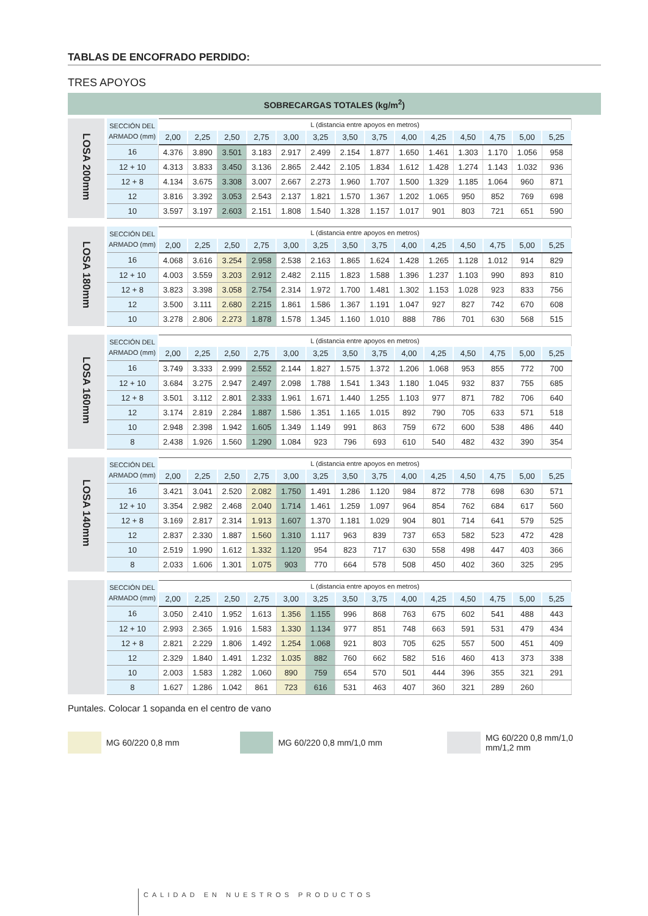TABLAS DE ENCOFRADO PERDIDO:
TRES APOYOS
SOBRECARGAS TOTALES (kg/m<sup>2</sup>)
| LOSA 200mm | SECCIÓN DEL ARMADO (mm) | L (distancia entre apoyos en metros) | | | | | | | | | | | | | |
| | | 2,00 | 2,25 | 2,50 | 2,75 | 3,00 | 3,25 | 3,50 | 3,75 | 4,00 | 4,25 | 4,50 | 4,75 | 5,00 | 5,25 |
| | 16 | 4.376 | 3.890 | 3.501 | 3.183 | 2.917 | 2.499 | 2.154 | 1.877 | 1.650 | 1.461 | 1.303 | 1.170 | 1.056 | 958 |
| | 12 + 10 | 4.313 | 3.833 | 3.450 | 3.136 | 2.865 | 2.442 | 2.105 | 1.834 | 1.612 | 1.428 | 1.274 | 1.143 | 1.032 | 936 |
| | 12 + 8 | 4.134 | 3.675 | 3.308 | 3.007 | 2.667 | 2.273 | 1.960 | 1.707 | 1.500 | 1.329 | 1.185 | 1.064 | 960 | 871 |
| | 12 | 3.816 | 3.392 | 3.053 | 2.543 | 2.137 | 1.821 | 1.570 | 1.367 | 1.202 | 1.065 | 950 | 852 | 769 | 698 |
| | 10 | 3.597 | 3.197 | 2.603 | 2.151 | 1.808 | 1.540 | 1.328 | 1.157 | 1.017 | 901 | 803 | 721 | 651 | 590 |
| LOSA 180mm | SECCIÓN DEL ARMADO (mm) | L (distancia entre apoyos en metros) | | | | | | | | | | | | | |
| | | 2,00 | 2,25 | 2,50 | 2,75 | 3,00 | 3,25 | 3,50 | 3,75 | 4,00 | 4,25 | 4,50 | 4,75 | 5,00 | 5,25 |
| | 16 | 4.068 | 3.616 | 3.254 | 2.958 | 2.538 | 2.163 | 1.865 | 1.624 | 1.428 | 1.265 | 1.128 | 1.012 | 914 | 829 |
| | 12 + 10 | 4.003 | 3.559 | 3.203 | 2.912 | 2.482 | 2.115 | 1.823 | 1.588 | 1.396 | 1.237 | 1.103 | 990 | 893 | 810 |
| | 12 + 8 | 3.823 | 3.398 | 3.058 | 2.754 | 2.314 | 1.972 | 1.700 | 1.481 | 1.302 | 1.153 | 1.028 | 923 | 833 | 756 |
| | 12 | 3.500 | 3.111 | 2.680 | 2.215 | 1.861 | 1.586 | 1.367 | 1.191 | 1.047 | 927 | 827 | 742 | 670 | 608 |
| | 10 | 3.278 | 2.806 | 2.273 | 1.878 | 1.578 | 1.345 | 1.160 | 1.010 | 888 | 786 | 701 | 630 | 568 | 515 |
| LOSA 160mm | SECCIÓN DEL ARMADO (mm) | L (distancia entre apoyos en metros) | | | | | | | | | | | | | |
| | | 2,00 | 2,25 | 2,50 | 2,75 | 3,00 | 3,25 | 3,50 | 3,75 | 4,00 | 4,25 | 4,50 | 4,75 | 5,00 | 5,25 |
| | 16 | 3.749 | 3.333 | 2.999 | 2.552 | 2.144 | 1.827 | 1.575 | 1.372 | 1.206 | 1.068 | 953 | 855 | 772 | 700 |
| | 12 + 10 | 3.684 | 3.275 | 2.947 | 2.497 | 2.098 | 1.788 | 1.541 | 1.343 | 1.180 | 1.045 | 932 | 837 | 755 | 685 |
| | 12 + 8 | 3.501 | 3.112 | 2.801 | 2.333 | 1.961 | 1.671 | 1.440 | 1.255 | 1.103 | 977 | 871 | 782 | 706 | 640 |
| | 12 | 3.174 | 2.819 | 2.284 | 1.887 | 1.586 | 1.351 | 1.165 | 1.015 | 892 | 790 | 705 | 633 | 571 | 518 |
| | 10 | 2.948 | 2.398 | 1.942 | 1.605 | 1.349 | 1.149 | 991 | 863 | 759 | 672 | 600 | 538 | 486 | 440 |
| | 8 | 2.438 | 1.926 | 1.560 | 1.290 | 1.084 | 923 | 796 | 693 | 610 | 540 | 482 | 432 | 390 | 354 |
| LOSA 140mm | SECCIÓN DEL ARMADO (mm) | L (distancia entre apoyos en metros) | | | | | | | | | | | | | |
| | | 2,00 | 2,25 | 2,50 | 2,75 | 3,00 | 3,25 | 3,50 | 3,75 | 4,00 | 4,25 | 4,50 | 4,75 | 5,00 | 5,25 |
| | 16 | 3.421 | 3.041 | 2.520 | 2.082 | 1.750 | 1.491 | 1.286 | 1.120 | 984 | 872 | 778 | 698 | 630 | 571 |
| | 12 + 10 | 3.354 | 2.982 | 2.468 | 2.040 | 1.714 | 1.461 | 1.259 | 1.097 | 964 | 854 | 762 | 684 | 617 | 560 |
| | 12 + 8 | 3.169 | 2.817 | 2.314 | 1.913 | 1.607 | 1.370 | 1.181 | 1.029 | 904 | 801 | 714 | 641 | 579 | 525 |
| | 12 | 2.837 | 2.330 | 1.887 | 1.560 | 1.310 | 1.117 | 963 | 839 | 737 | 653 | 582 | 523 | 472 | 428 |
| | 10 | 2.519 | 1.990 | 1.612 | 1.332 | 1.120 | 954 | 823 | 717 | 630 | 558 | 498 | 447 | 403 | 366 |
| | 8 | 2.033 | 1.606 | 1.301 | 1.075 | 903 | 770 | 664 | 578 | 508 | 450 | 402 | 360 | 325 | 295 |
| | SECCIÓN DEL ARMADO (mm) | L (distancia entre apoyos en metros) | | | | | | | | | | | | | |
| | | 2,00 | 2,25 | 2,50 | 2,75 | 3,00 | 3,25 | 3,50 | 3,75 | 4,00 | 4,25 | 4,50 | 4,75 | 5,00 | 5,25 |
| | 16 | 3.050 | 2.410 | 1.952 | 1.613 | 1.356 | 1.155 | 996 | 868 | 763 | 675 | 602 | 541 | 488 | 443 |
| | 12 + 10 | 2.993 | 2.365 | 1.916 | 1.583 | 1.330 | 1.134 | 977 | 851 | 748 | 663 | 591 | 531 | 479 | 434 |
| | 12 + 8 | 2.821 | 2.229 | 1.806 | 1.492 | 1.254 | 1.068 | 921 | 803 | 705 | 625 | 557 | 500 | 451 | 409 |
| | 12 | 2.329 | 1.840 | 1.491 | 1.232 | 1.035 | 882 | 760 | 662 | 582 | 516 | 460 | 413 | 373 | 338 |
| | 10 | 2.003 | 1.583 | 1.282 | 1.060 | 890 | 759 | 654 | 570 | 501 | 444 | 396 | 355 | 321 | 291 |
| | 8 | 1.627 | 1.286 | 1.042 | 861 | 723 | 616 | 531 | 463 | 407 | 360 | 321 | 289 | 260 | |
Puntales. Colocar 1 sopanda en el centro de vano
MG 60/220 0,8 mm MG 60/220 0,8 mm/1,0 mm MG 60/220 0,8 mm/1,0 mm/1,2 mm
CALIDAD EN NUESTROS PRODUCTOS